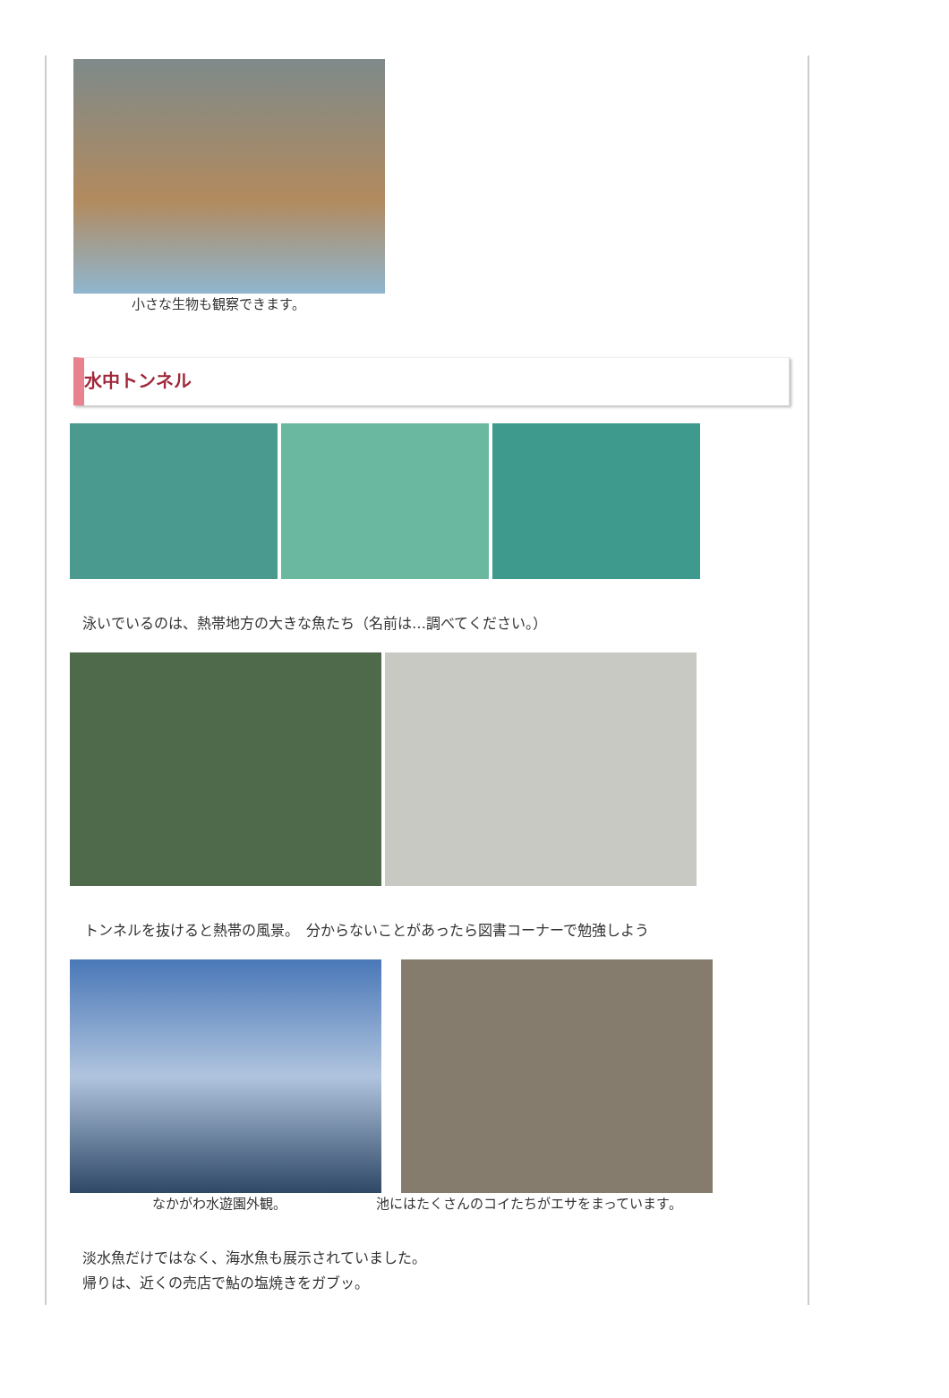小さな生物も観察できます。
水中トンネル
泳いでいるのは、熱帯地方の大きな魚たち（名前は…調べてください。）
トンネルを抜けると熱帯の風景。　分からないことがあったら図書コーナーで勉強しよう
なかがわ水遊園外観。 池にはたくさんのコイたちがエサをまっています。
淡水魚だけではなく、海水魚も展示されていました。
帰りは、近くの売店で鮎の塩焼きをガブッ。